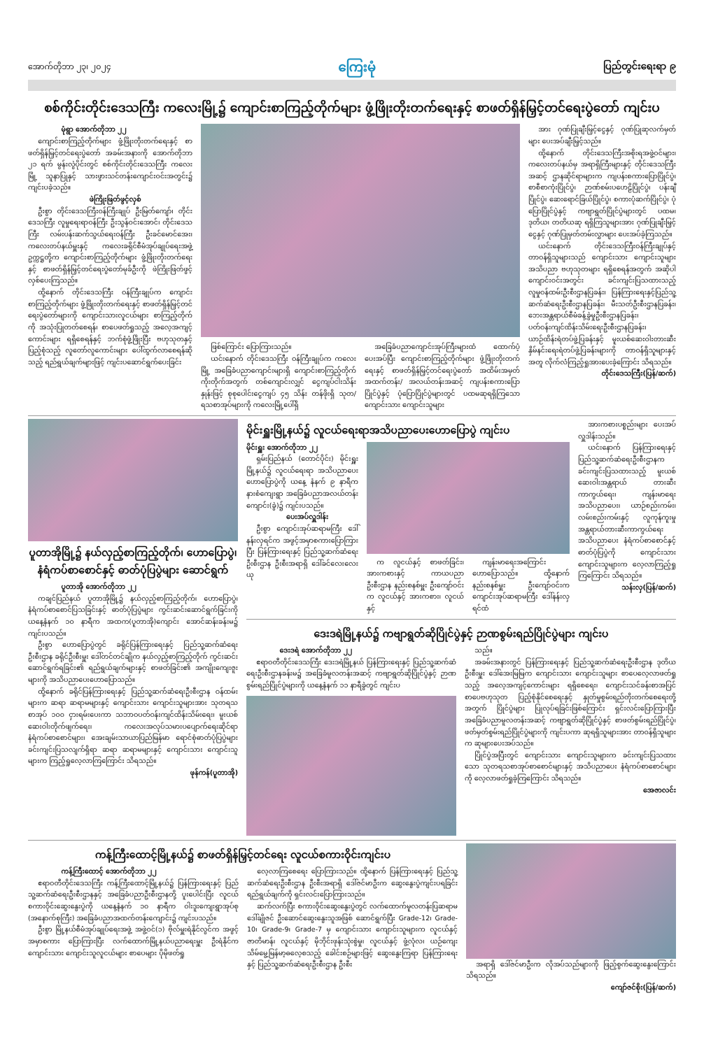အောက်တိုဘာ ၂၃၊ ၂၀၂၄ ကြေးမုံ ပြည်တွင်းရေးရာ ၉
စစ်ကိုင်းတိုင်းဒေသကြီး ကလေးမြို့၌ ကျောင်းစာကြည့်တိုက်များ ဖွံ့ဖြိုးတိုးတက်ရေးနှင့် စာဖတ်ရှိန်မြှင့်တင်ရေးပွဲတော် ကျင်းပ
မုံရွာ အောက်တိုဘာ ၂၂
ကျောင်းစာကြည့်တိုက်များ ဖွံ့ဖြိုးတိုးတက်ရေးနှင့် စာဖတ်ရှိန်မြှင့်တင်ရေးပွဲတော် အခမ်းအနားကို အောက်တိုဘာ ၂၁ ရက် မွန်းလွဲပိုင်းတွင် စစ်ကိုင်းတိုင်းဒေသကြီး ကလေးမြို့ သူနာပြုနှင့် သားဖွားသင်တန်းကျောင်းဝင်းအတွင်း၌ ကျင်းပခဲ့သည်။
ဖဲကြိုးဖြတ်ဖွင့်လှစ်
ဦးစွာ တိုင်းဒေသကြီးဝန်ကြီးချုပ် ဦးမြတ်ကျော်၊ တိုင်းဒေသကြီး လူမှုရေးရာဝန်ကြီး ဦးသွန်ဝင်းအောင်၊ တိုင်းဒေသကြီး လမ်းပန်းဆက်သွယ်ရေးဝန်ကြီး ဦးခင်မောင်အေး၊ ကလေးတပ်နယ်မှူးနှင့် ကလေးခရိုင်စီမံအုပ်ချုပ်ရေးအဖွဲ့ဥက္ကဋ္ဌတို့က ကျောင်းစာကြည့်တိုက်များ ဖွံ့ဖြိုးတိုးတက်ရေးနှင့် စာဖတ်ရှိန်မြှင့်တင်ရေးပွဲတော်မုခ်ဦးကို ဖဲကြိုးဖြတ်ဖွင့်လှစ်ပေးကြသည်။
ထို့နောက် တိုင်းဒေသကြီး ဝန်ကြီးချုပ်က ကျောင်းစာကြည့်တိုက်များ ဖွံ့ဖြိုးတိုးတက်ရေးနှင့် စာဖတ်ရှိန်မြှင့်တင်ရေးပွဲတော်များကို ကျောင်းသားလူငယ်များ စာကြည့်တိုက်ကို အသုံးပြုတတ်စေရန်၊ စာပေဖတ်ရှုသည့် အလေ့အကျင့်ကောင်းများ ရရှိစေရန်နှင့် ဘက်စုံဖွံ့ဖြိုးပြီး ဗဟုသုတနှင့် ပြည့်စုံသည့် လူတော်လူကောင်းများ ပေါ်ထွက်လာစေရန်ဆိုသည့် ရည်ရွယ်ချက်များဖြင့် ကျင်းပဆောင်ရွက်ပေးခြင်း
ဖြစ်ကြောင်း ပြောကြားသည်။
ယင်းနောက် တိုင်းဒေသကြီး ဝန်ကြီးချုပ်က ကလေးမြို့ အခြေခံပညာကျောင်းများရှိ ကျောင်းစာကြည့်တိုက် ကိုးတိုက်အတွက် တစ်ကျောင်းလျှင် ငွေကျပ်ငါးသိန်းနှုန်းဖြင့် စုစုပေါင်းငွေကျပ် ၄၅ သိန်း တန်ဖိုးရှိ သုတ/ ရသစာအုပ်များကို ကလေးမြို့ပေါ်ရှိ
အခြေခံပညာကျောင်းအုပ်ကြီးများထံ ထောက်ပံ့ပေးအပ်ပြီး ကျောင်းစာကြည့်တိုက်များ ဖွံ့ဖြိုးတိုးတက်ရေးနှင့် စာဖတ်ရှိန်မြှင့်တင်ရေးပွဲတော် အထိမ်းအမှတ် အထက်တန်း/ အလယ်တန်းအဆင့် ကျပန်းစကားပြောပြိုင်ပွဲနှင့် ပုံပြောပြိုင်ပွဲများတွင် ပထမဆုရရှိကြသော ကျောင်းသား ကျောင်းသူများ
အား ဂုဏ်ပြုချီးမြှင့်ငွေနှင့် ဂုဏ်ပြုဆုလက်မှတ်များ ပေးအပ်ချီးမြှင့်သည်။
ထို့နောက် တိုင်းဒေသကြီးအစိုးရအဖွဲ့ဝင်များ၊ ကလေးတပ်နယ်မှ အရာရှိကြီးများနှင့် တိုင်းဒေသကြီးအဆင့် ဌာနဆိုင်ရာများက ကျပန်းစကားပြောပြိုင်ပွဲ၊ စာစီစာကုံးပြိုင်ပွဲ၊ ဉာဏ်စမ်းပဟေဠိပြိုင်ပွဲ၊ ပန်းချီပြိုင်ပွဲ၊ ဆေးရောင်ခြယ်ပြိုင်ပွဲ၊ စကားပုံဆက်ပြိုင်ပွဲ၊ ပုံပြောပြိုင်ပွဲနှင့် ကဗျာရွတ်ပြိုင်ပွဲများတွင် ပထမ၊ ဒုတိယ၊ တတိယဆု ရရှိကြသူများအား ဂုဏ်ပြုချီးမြှင့်ငွေနှင့် ဂုဏ်ပြုမှတ်တမ်းလွှာများ ပေးအပ်ခဲ့ကြသည်။
ယင်းနောက် တိုင်းဒေသကြီးဝန်ကြီးချုပ်နှင့် တာဝန်ရှိသူများသည် ကျောင်းသား ကျောင်းသူများ အသိပညာ ဗဟုသုတများ ရရှိစေရန်အတွက် အဆိုပါကျောင်းဝင်းအတွင်း ခင်းကျင်းပြသထားသည့် လူမှုဝန်ထမ်းဦးစီးဌာနပြခန်း၊ ပြန်ကြားရေးနှင့်ပြည်သူ့ဆက်ဆံရေးဦးစီးဌာနပြခန်း၊ မီးသတ်ဦးစီးဌာနပြခန်း၊ ဘေးအန္တရာယ်စီမံခန့်ခွဲမှုဦးစီးဌာနပြခန်း၊ ပတ်ဝန်းကျင်ထိန်းသိမ်းရေးဦးစီးဌာနပြခန်း၊ ယာဉ်ထိန်းရဲတပ်ဖွဲ့ပြခန်းနှင့် မူးယစ်ဆေးဝါးတားဆီးနှိမ်နင်းရေးရဲတပ်ဖွဲ့ပြခန်းများကို တာဝန်ရှိသူများနှင့်အတူ လိုက်လံကြည့်ရှုအားပေးခဲ့ကြောင်း သိရသည်။
တိုင်းဒေသကြီး(ပြန်/ဆက်)
ပူတာအိုမြို့၌ နယ်လှည့်စာကြည့်တိုက်၊ ဟောပြောပွဲ၊ နံရံကပ်စာစောင်နှင့် ဓာတ်ပုံပြပွဲများ ဆောင်ရွက်
ပူတာအို အောက်တိုဘာ ၂၂
ကချင်ပြည်နယ် ပူတာအိုမြို့၌ နယ်လှည့်စာကြည့်တိုက်၊ ဟောပြောပွဲ၊ နံရံကပ်စာစောင်ပြသခြင်းနှင့် ဓာတ်ပုံပြပွဲများ ကွင်းဆင်းဆောင်ရွက်ခြင်းကို ယနေ့နံနက် ၁၀ နာရီက အထက(ပူတာအို)ကျောင်း အောင်ဆန်းခန်းမ၌ ကျင်းပသည်။
ဦးစွာ ဟောပြောပွဲတွင် ခရိုင်ပြန်ကြားရေးနှင့် ပြည်သူ့ဆက်ဆံရေးဦးစီးဌာန ခရိုင်ဦးစီးမှူး ဒေါ်တင်တင်ချိုက နယ်လှည့်စာကြည့်တိုက် ကွင်းဆင်းဆောင်ရွက်ရခြင်း၏ ရည်ရွယ်ချက်များနှင့် စာဖတ်ခြင်း၏ အကျိုးကျေးဇူးများကို အသိပညာပေးဟောပြောသည်။
ထို့နောက် ခရိုင်ပြန်ကြားရေးနှင့် ပြည်သူ့ဆက်ဆံရေးဦးစီးဌာန ဝန်ထမ်းများက ဆရာ ဆရာမများနှင့် ကျောင်းသား ကျောင်းသူများအား သုတရသစာအုပ် ၁၀၀ ငှားရမ်းပေးကာ သဘာဝပတ်ဝန်းကျင်ထိန်းသိမ်းရေး၊ မူးယစ်ဆေးဝါးတိုက်ဖျက်ရေး၊ ကလေးအလုပ်သမားပပျောက်ရေးဆိုင်ရာ နံရံကပ်စာစောင်များ၊ အေးချမ်းသာယာပြည်မြန်မာ ရောင်စုံဓာတ်ပုံပြပွဲများ ခင်းကျင်းပြသလျက်ရှိရာ ဆရာ ဆရာမများနှင့် ကျောင်းသား ကျောင်းသူများက ကြည့်ရှုလေ့လာကြကြောင်း သိရသည်။
ဖုန်ကန်(ပူတာအို)
မိုင်းရှူးမြို့နယ်၌ လူငယ်ရေးရာအသိပညာပေးဟောပြောပွဲ ကျင်းပ
မိုင်းရှူး အောက်တိုဘာ ၂၂
ရှမ်းပြည်နယ် (တောင်ပိုင်း) မိုင်းရှူးမြို့နယ်၌ လူငယ်ရေးရာ အသိပညာပေး ဟောပြောပွဲကို ယနေ့ နံနက် ၉ နာရီက နားစံကျေးရွာ အခြေခံပညာအလယ်တန်းကျောင်း(ခွဲ)၌ ကျင်းပသည်။
ပေးအပ်လှူဒါန်း
ဦးစွာ ကျောင်းအုပ်ဆရာမကြီး ဒေါ်နန်းလှရင်က အဖွင့်အမှာစကားပြောကြားပြီး ပြန်ကြားရေးနှင့် ပြည်သူ့ဆက်ဆံရေးဦးစီးဌာန ဦးစီးအရာရှိ ဒေါ်ခင်လေးလေးယု
က လူငယ်နှင့် စာဖတ်ခြင်း၊ အားကစားနှင့် ကာယပညာဦးစီးဌာန နည်းစနစ်မှူး ဦးကျော်ဝင်းက လူငယ်နှင့် အားကစား၊ လူငယ်နှင့်
ကျန်းမာရေးအကြောင်း ဟောပြောသည်။ ထို့နောက် နည်းစနစ်မှူး ဦးကျော်ဝင်းက ကျောင်းအုပ်ဆရာမကြီး ဒေါ်နန်းလှရင်ထံ
အားကစားပစ္စည်းများ ပေးအပ်လှူဒါန်းသည်။
ယင်းနောက် ပြန်ကြားရေးနှင့် ပြည်သူ့ဆက်ဆံရေးဦးစီးဌာနက ခင်းကျင်းပြသထားသည့် မူးယစ်ဆေးဝါးအန္တရာယ် တားဆီးကာကွယ်ရေး၊ ကျန်းမာရေး အသိပညာပေး၊ ယာဉ်စည်းကမ်း၊ လမ်းစည်းကမ်းနှင့် လူကုန်ကူးမှုအန္တရာယ်တားဆီးကာကွယ်ရေး အသိပညာပေး နံရံကပ်စာစောင်နှင့် ဓာတ်ပုံပြပွဲကို ကျောင်းသား ကျောင်းသူများက လေ့လာကြည့်ရှုကြကြောင်း သိရသည်။
သန်းလှ(ပြန်/ဆက်)
ဒေးဒရဲမြို့နယ်၌ ကဗျာရွတ်ဆိုပြိုင်ပွဲနှင့် ဉာဏစွမ်းရည်ပြိုင်ပွဲများ ကျင်းပ
ဒေးဒရဲ အောက်တိုဘာ ၂၂
ဧရာဝတီတိုင်းဒေသကြီး ဒေးဒရဲမြို့နယ် ပြန်ကြားရေးနှင့် ပြည်သူ့ဆက်ဆံရေးဦးစီးဌာနခန်းမ၌ အခြေခံမူလတန်းအဆင့် ကဗျာရွတ်ဆိုပြိုင်ပွဲနှင့် ဉာဏစွမ်းရည်ပြိုင်ပွဲများကို ယနေ့နံနက် ၁၁ နာရီခွဲတွင် ကျင်းပ
သည်။
အခမ်းအနားတွင် ပြန်ကြားရေးနှင့် ပြည်သူ့ဆက်ဆံရေးဦးစီးဌာန ဒုတိယဦးစီးမှူး ဒေါ်အေးမြမြက ကျောင်းသား ကျောင်းသူများ စာပေလေ့လာဖတ်ရှုသည့် အလေ့အကျင့်ကောင်းများ ရရှိစေရေး၊ ကျောင်းသင်ခန်းစာအပြင် စာပေဗဟုသုတ ပြည့်စုံနိုင်စေရေးနှင့် နှုတ်မှုစွမ်းရည်တိုးတက်စေရေးတို့အတွက် ပြိုင်ပွဲများ ပြုလုပ်ရခြင်းဖြစ်ကြောင်း ရှင်းလင်းပြောကြားပြီး အခြေခံပညာမူလတန်းအဆင့် ကဗျာရွတ်ဆိုပြိုင်ပွဲနှင့် စာဖတ်စွမ်းရည်ပြိုင်ပွဲ၊ ဖတ်မှတ်စွမ်းရည်ပြိုင်ပွဲများကို ကျင်းပကာ ဆုရရှိသူများအား တာဝန်ရှိသူများက ဆုများပေးအပ်သည်။
ပြိုင်ပွဲအပြီးတွင် ကျောင်းသား ကျောင်းသူများက ခင်းကျင်းပြသထားသော သုတရသစာအုပ်စာစောင်များနှင့် အသိပညာပေး နံရံကပ်စာစောင်များကို လေ့လာဖတ်ရှုခဲ့ကြကြောင်း သိရသည်။
အေဇာလင်း
ကန့်ကြီးထောင့်မြို့နယ်၌ စာဖတ်ရှိန်မြှင့်တင်ရေး လူငယ်စကားဝိုင်းကျင်းပ
ကန့်ကြီးထောင့် အောက်တိုဘာ ၂၂
ဧရာဝတီတိုင်းဒေသကြီး ကန့်ကြီးထောင့်မြို့နယ်၌ ပြန်ကြားရေးနှင့် ပြည်သူ့ဆက်ဆံရေးဦးစီးဌာနနှင့် အခြေခံပညာဦးစီးဌာနတို့ ပူးပေါင်းပြီး လူငယ်စကားဝိုင်းဆွေးနွေးပွဲကို ယနေ့နံနက် ၁၀ နာရီက ဝါးဒူးကျေးရွာအုပ်စု (အနောက်စုကြီး) အခြေခံပညာအထက်တန်းကျောင်း၌ ကျင်းပသည်။
ဦးစွာ မြို့နယ်စီမံအုပ်ချုပ်ရေးအဖွဲ့ အဖွဲ့ဝင်(၁) ဗိုလ်မှူးရဲနိုင်လွင်က အဖွင့်အမှာစကား ပြောကြားပြီး လက်ထောက်မြို့နယ်ပညာရေးမှူး ဦးရဲနိုင်က ကျောင်းသား ကျောင်းသူလူငယ်များ စာပေများ ပိုမိုဖတ်ရှု
လေ့လာကြစေရေး ပြောကြားသည်။ ထို့နောက် ပြန်ကြားရေးနှင့် ပြည်သူ့ဆက်ဆံရေးဦးစီးဌာန ဦးစီးအရာရှိ ဒေါ်ဇင်မာဦးက ဆွေးနွေးပွဲကျင်းပရခြင်း ရည်ရွယ်ချက်ကို ရှင်းလင်းပြောကြားသည်။
ဆက်လက်ပြီး စကားဝိုင်းဆွေးနွေးပွဲတွင် လက်ထောက်မူလတန်းပြဆရာမ ဒေါ်ချိုဇင် ဦးဆောင်ဆွေးနွေးသူအဖြစ် ဆောင်ရွက်ပြီး Grade-12၊ Grade-10၊ Grade-9၊ Grade-7 မှ ကျောင်းသား ကျောင်းသူများက လူငယ်နှင့် ဇာတိမာန်၊ လူငယ်နှင့် မိုဘိုင်းဖုန်းသုံးစွဲမှု၊ လူငယ်နှင့် ဖွံ့လုံလ၊ ယဉ်ကျေးသိမ်မွေ့မြန်မာ့ဓလေ့စသည့် ခေါင်းစဉ်များဖြင့် ဆွေးနွေးကြရာ ပြန်ကြားရေးနှင့် ပြည်သူ့ဆက်ဆံရေးဦးစီးဌာန ဦးစီး
အရာရှိ ဒေါ်ဇင်မာဦးက လိုအပ်သည်များကို ဖြည့်စွက်ဆွေးနွေးကြောင်း သိရသည်။
ကျော်ဇင်စိုး(ပြန်/ဆက်)